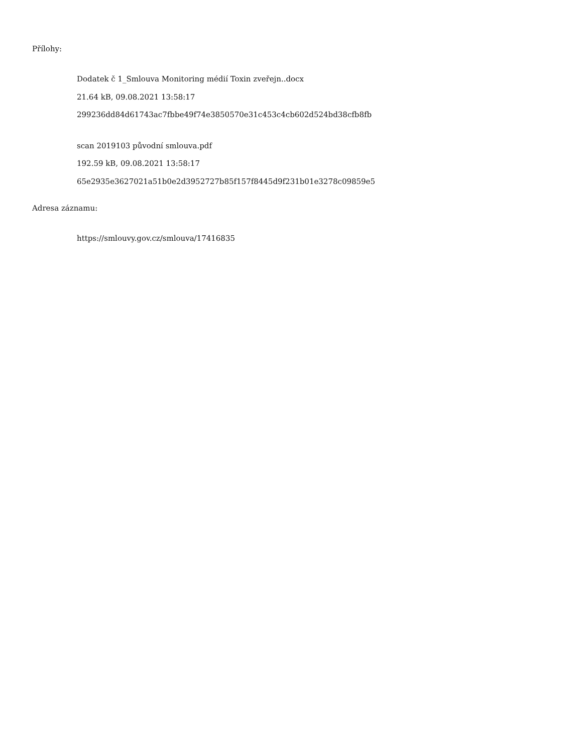Přílohy:
Dodatek č 1_Smlouva Monitoring médií Toxin zveřejn..docx
21.64 kB, 09.08.2021 13:58:17
299236dd84d61743ac7fbbe49f74e3850570e31c453c4cb602d524bd38cfb8fb
scan 2019103 původní smlouva.pdf
192.59 kB, 09.08.2021 13:58:17
65e2935e3627021a51b0e2d3952727b85f157f8445d9f231b01e3278c09859e5
Adresa záznamu:
https://smlouvy.gov.cz/smlouva/17416835